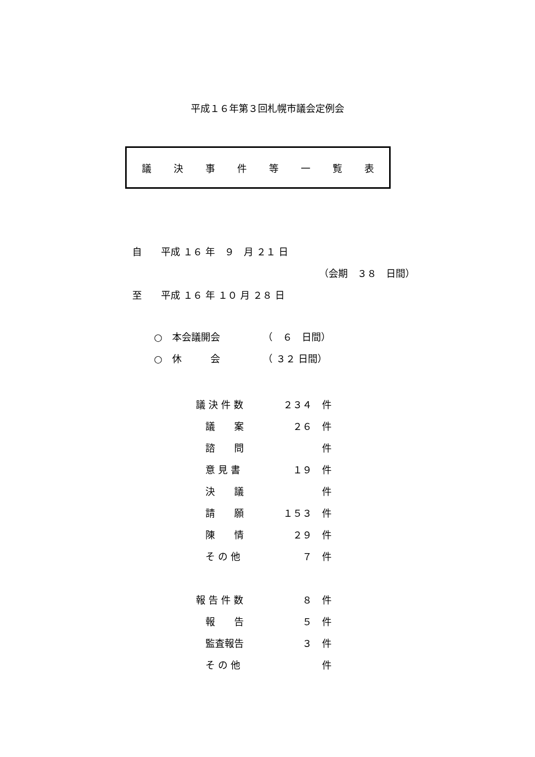平成１６年第３回札幌市議会定例会
議決事件等一覧表
自　　平成 １６ 年　９　月 ２１ 日
（会期　３８　日間）
至　　平成 １６ 年 １０ 月 ２８ 日
○　本会議開会　　　　　（　６　日間）
○　休　　　会　　　　　（ ３２ 日間）
| 議 決 件 数 | ２３４ | 件 |
| 議 案 | ２６ | 件 |
| 諮 問 | | 件 |
| 意 見 書 | １９ | 件 |
| 決 議 | | 件 |
| 請 願 | １５３ | 件 |
| 陳 情 | ２９ | 件 |
| そ の 他 | ７ | 件 |
| 報 告 件 数 | ８ | 件 |
| 報 告 | ５ | 件 |
| 監査報告 | ３ | 件 |
| そ の 他 | | 件 |